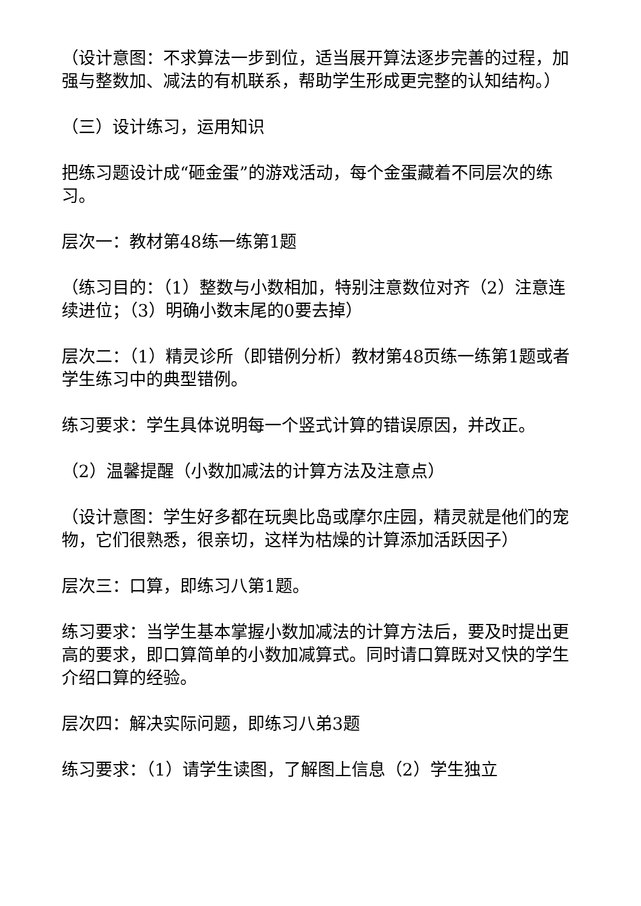（设计意图：不求算法一步到位，适当展开算法逐步完善的过程，加强与整数加、减法的有机联系，帮助学生形成更完整的认知结构。）
（三）设计练习，运用知识
把练习题设计成“砸金蛋”的游戏活动，每个金蛋藏着不同层次的练习。
层次一：教材第48练一练第1题
（练习目的：（1）整数与小数相加，特别注意数位对齐（2）注意连续进位；（3）明确小数末尾的0要去掉）
层次二：（1）精灵诊所（即错例分析）教材第48页练一练第1题或者学生练习中的典型错例。
练习要求：学生具体说明每一个竖式计算的错误原因，并改正。
（2）温馨提醒（小数加减法的计算方法及注意点）
（设计意图：学生好多都在玩奥比岛或摩尔庄园，精灵就是他们的宠物，它们很熟悉，很亲切，这样为枯燥的计算添加活跃因子）
层次三：口算，即练习八第1题。
练习要求：当学生基本掌握小数加减法的计算方法后，要及时提出更高的要求，即口算简单的小数加减算式。同时请口算既对又快的学生介绍口算的经验。
层次四：解决实际问题，即练习八弟3题
练习要求：（1）请学生读图，了解图上信息（2）学生独立